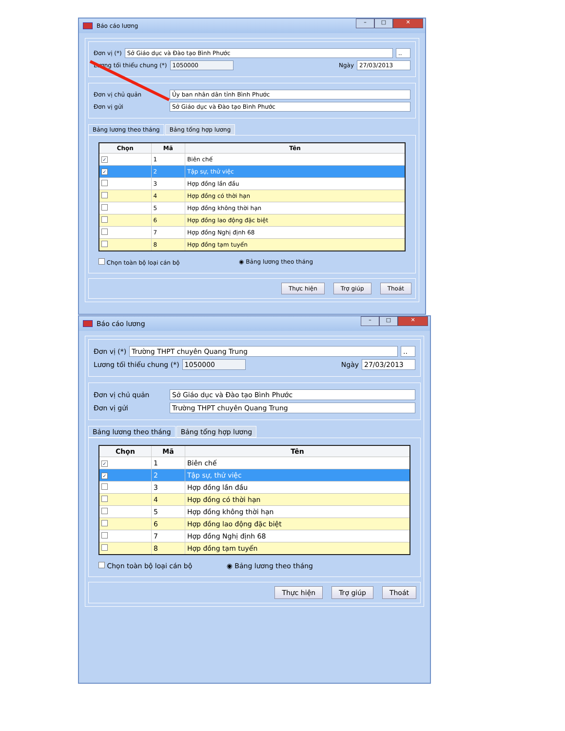Báo cáo lương
– □ ✕
Đơn vị (*) Sở Giáo dục và Đào tạo Bình Phước..
Lương tối thiểu chung (*) 1050000 Ngày 27/03/2013
Đơn vị chủ quản Ủy ban nhân dân tỉnh Bình Phước
Đơn vị gửi Sở Giáo dục và Đào tạo Bình Phước
Bảng lương theo tháng Bảng tổng hợp lương
| Chọn | Mã | Tên |
| --- | --- | --- |
| ✓ | 1 | Biên chế |
| ✓ | 2 | Tập sự, thử việc |
| | 3 | Hợp đồng lần đầu |
| | 4 | Hợp đồng có thời hạn |
| | 5 | Hợp đồng không thời hạn |
| | 6 | Hợp đồng lao động đặc biệt |
| | 7 | Hợp đồng Nghị định 68 |
| | 8 | Hợp đồng tạm tuyển |
Chọn toàn bộ loại cán bộ ◉ Bảng lương theo tháng
Thực hiện Trợ giúp Thoát
Báo cáo lương
– □ ✕
Đơn vị (*) Trường THPT chuyên Quang Trung..
Lương tối thiểu chung (*) 1050000 Ngày 27/03/2013
Đơn vị chủ quản Sở Giáo dục và Đào tạo Bình Phước
Đơn vị gửi Trường THPT chuyên Quang Trung
Bảng lương theo tháng Bảng tổng hợp lương
| Chọn | Mã | Tên |
| --- | --- | --- |
| ✓ | 1 | Biên chế |
| ✓ | 2 | Tập sự, thử việc |
| | 3 | Hợp đồng lần đầu |
| | 4 | Hợp đồng có thời hạn |
| | 5 | Hợp đồng không thời hạn |
| | 6 | Hợp đồng lao động đặc biệt |
| | 7 | Hợp đồng Nghị định 68 |
| | 8 | Hợp đồng tạm tuyển |
Chọn toàn bộ loại cán bộ ◉ Bảng lương theo tháng
Thực hiện Trợ giúp Thoát